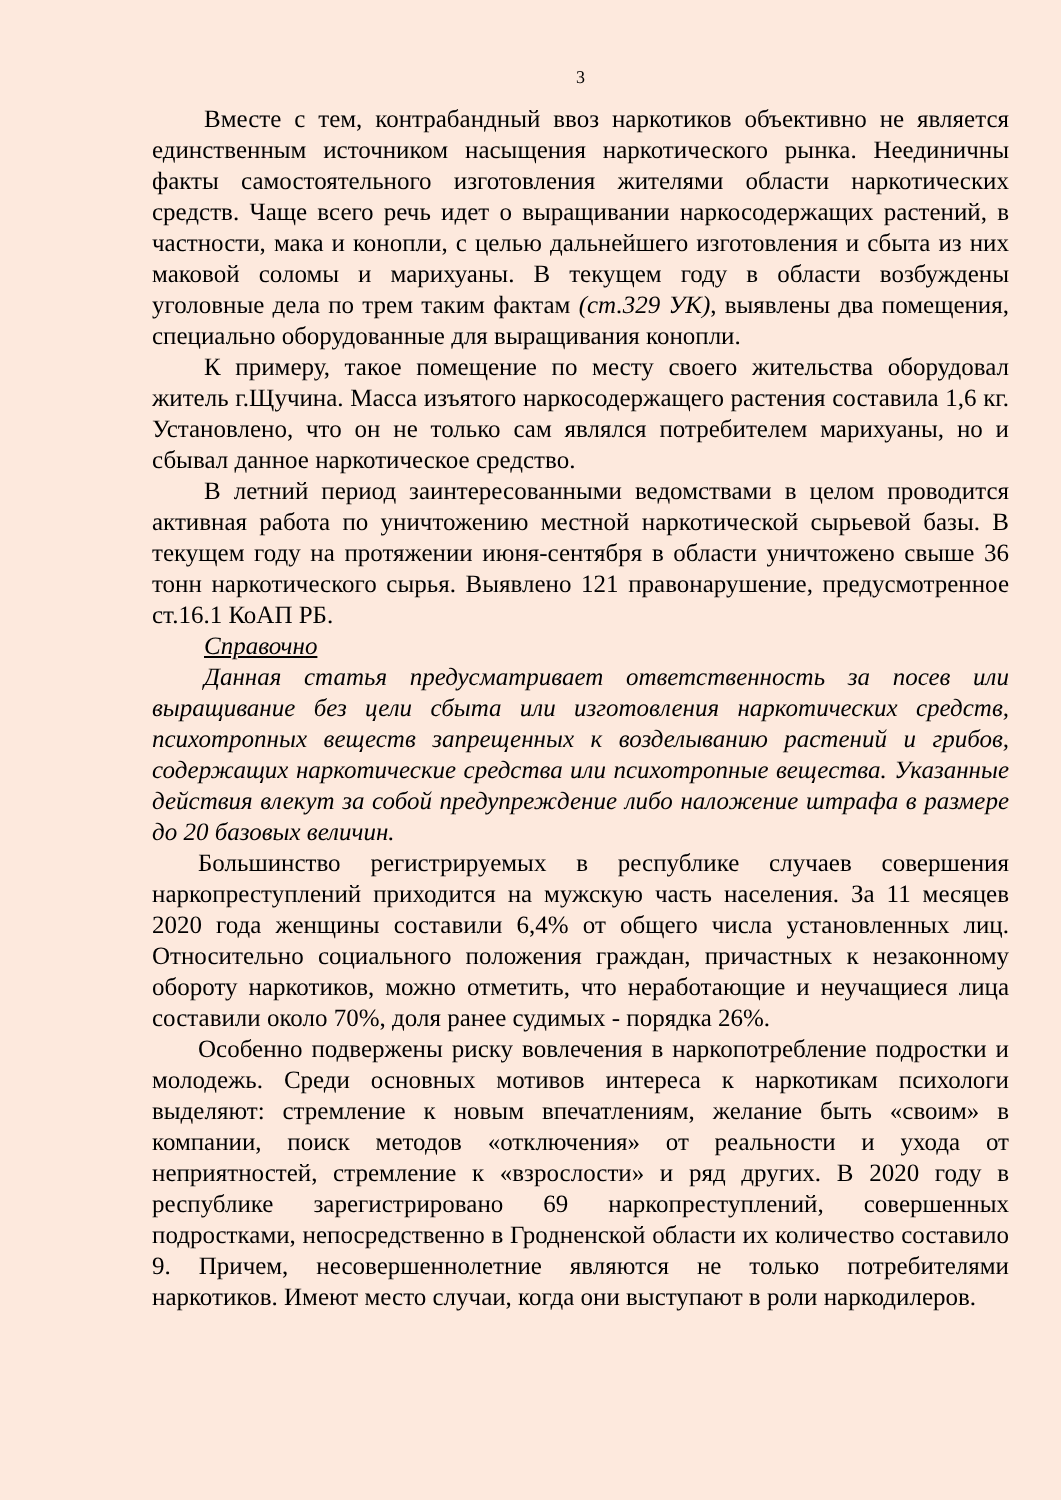3
Вместе с тем, контрабандный ввоз наркотиков объективно не является единственным источником насыщения наркотического рынка. Неединичны факты самостоятельного изготовления жителями области наркотических средств. Чаще всего речь идет о выращивании наркосодержащих растений, в частности, мака и конопли, с целью дальнейшего изготовления и сбыта из них маковой соломы и марихуаны. В текущем году в области возбуждены уголовные дела по трем таким фактам (ст.329 УК), выявлены два помещения, специально оборудованные для выращивания конопли.
К примеру, такое помещение по месту своего жительства оборудовал житель г.Щучина. Масса изъятого наркосодержащего растения составила 1,6 кг. Установлено, что он не только сам являлся потребителем марихуаны, но и сбывал данное наркотическое средство.
В летний период заинтересованными ведомствами в целом проводится активная работа по уничтожению местной наркотической сырьевой базы. В текущем году на протяжении июня-сентября в области уничтожено свыше 36 тонн наркотического сырья. Выявлено 121 правонарушение, предусмотренное ст.16.1 КоАП РБ.
Справочно
Данная статья предусматривает ответственность за посев или выращивание без цели сбыта или изготовления наркотических средств, психотропных веществ запрещенных к возделыванию растений и грибов, содержащих наркотические средства или психотропные вещества. Указанные действия влекут за собой предупреждение либо наложение штрафа в размере до 20 базовых величин.
Большинство регистрируемых в республике случаев совершения наркопреступлений приходится на мужскую часть населения. За 11 месяцев 2020 года женщины составили 6,4% от общего числа установленных лиц. Относительно социального положения граждан, причастных к незаконному обороту наркотиков, можно отметить, что неработающие и неучащиеся лица составили около 70%, доля ранее судимых - порядка 26%.
Особенно подвержены риску вовлечения в наркопотребление подростки и молодежь. Среди основных мотивов интереса к наркотикам психологи выделяют: стремление к новым впечатлениям, желание быть «своим» в компании, поиск методов «отключения» от реальности и ухода от неприятностей, стремление к «взрослости» и ряд других. В 2020 году в республике зарегистрировано 69 наркопреступлений, совершенных подростками, непосредственно в Гродненской области их количество составило 9. Причем, несовершеннолетние являются не только потребителями наркотиков. Имеют место случаи, когда они выступают в роли наркодилеров.